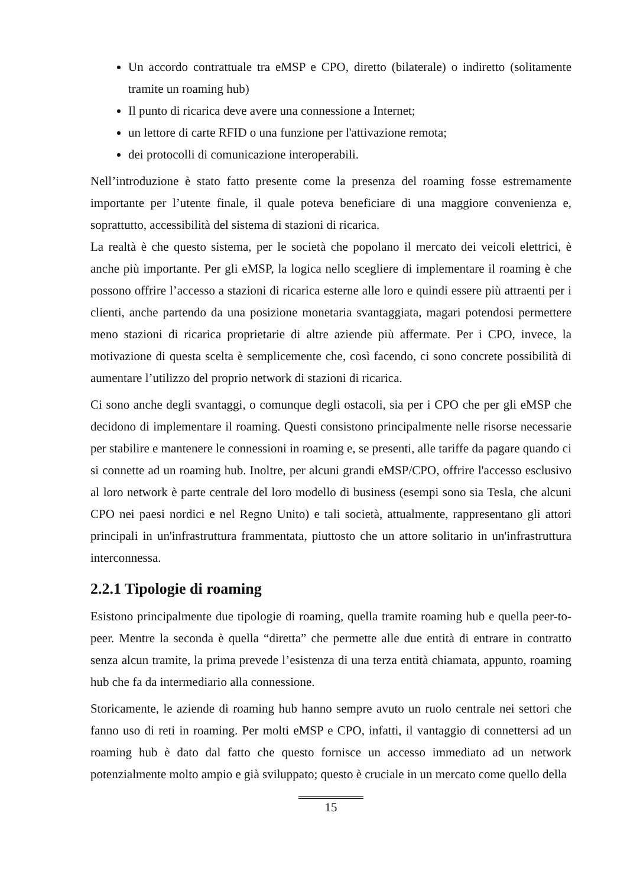Un accordo contrattuale tra eMSP e CPO, diretto (bilaterale) o indiretto (solitamente tramite un roaming hub)
Il punto di ricarica deve avere una connessione a Internet;
un lettore di carte RFID o una funzione per l'attivazione remota;
dei protocolli di comunicazione interoperabili.
Nell’introduzione è stato fatto presente come la presenza del roaming fosse estremamente importante per l’utente finale, il quale poteva beneficiare di una maggiore convenienza e, soprattutto, accessibilità del sistema di stazioni di ricarica.
La realtà è che questo sistema, per le società che popolano il mercato dei veicoli elettrici, è anche più importante. Per gli eMSP, la logica nello scegliere di implementare il roaming è che possono offrire l’accesso a stazioni di ricarica esterne alle loro e quindi essere più attraenti per i clienti, anche partendo da una posizione monetaria svantaggiata, magari potendosi permettere meno stazioni di ricarica proprietarie di altre aziende più affermate. Per i CPO, invece, la motivazione di questa scelta è semplicemente che, così facendo, ci sono concrete possibilità di aumentare l’utilizzo del proprio network di stazioni di ricarica.
Ci sono anche degli svantaggi, o comunque degli ostacoli, sia per i CPO che per gli eMSP che decidono di implementare il roaming. Questi consistono principalmente nelle risorse necessarie per stabilire e mantenere le connessioni in roaming e, se presenti, alle tariffe da pagare quando ci si connette ad un roaming hub. Inoltre, per alcuni grandi eMSP/CPO, offrire l'accesso esclusivo al loro network è parte centrale del loro modello di business (esempi sono sia Tesla, che alcuni CPO nei paesi nordici e nel Regno Unito) e tali società, attualmente, rappresentano gli attori principali in un'infrastruttura frammentata, piuttosto che un attore solitario in un'infrastruttura interconnessa.
2.2.1 Tipologie di roaming
Esistono principalmente due tipologie di roaming, quella tramite roaming hub e quella peer-to-peer. Mentre la seconda è quella “diretta” che permette alle due entità di entrare in contratto senza alcun tramite, la prima prevede l’esistenza di una terza entità chiamata, appunto, roaming hub che fa da intermediario alla connessione.
Storicamente, le aziende di roaming hub hanno sempre avuto un ruolo centrale nei settori che fanno uso di reti in roaming. Per molti eMSP e CPO, infatti, il vantaggio di connettersi ad un roaming hub è dato dal fatto che questo fornisce un accesso immediato ad un network potenzialmente molto ampio e già sviluppato; questo è cruciale in un mercato come quello della
15